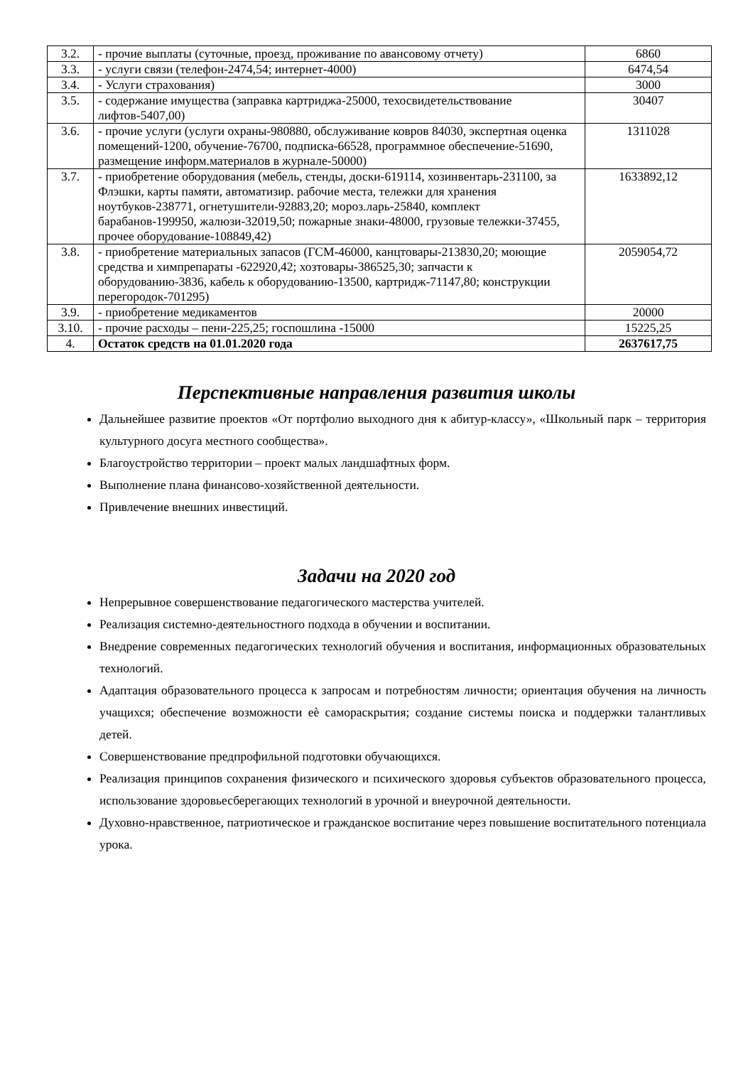| 3.2. | - прочие выплаты (суточные, проезд, проживание по авансовому отчету) | 6860 |
| 3.3. | - услуги связи (телефон-2474,54; интернет-4000) | 6474,54 |
| 3.4. | - Услуги страхования) | 3000 |
| 3.5. | - содержание имущества (заправка картриджа-25000, техосвидетельствование лифтов-5407,00) | 30407 |
| 3.6. | - прочие услуги (услуги охраны-980880, обслуживание ковров 84030, экспертная оценка помещений-1200, обучение-76700, подписка-66528, программное обеспечение-51690, размещение информ.материалов в журнале-50000) | 1311028 |
| 3.7. | - приобретение оборудования (мебель, стенды, доски-619114, хозинвентарь-231100, за Флэшки, карты памяти, автоматизир. рабочие места, тележки для хранения ноутбуков-238771, огнетушители-92883,20; мороз.ларь-25840, комплект барабанов-199950, жалюзи-32019,50; пожарные знаки-48000, грузовые тележки-37455, прочее оборудование-108849,42) | 1633892,12 |
| 3.8. | - приобретение материальных запасов (ГСМ-46000, канцтовары-213830,20; моющие средства и химпрепараты -622920,42; хозтовары-386525,30; запчасти к оборудованию-3836, кабель к оборудованию-13500, картридж-71147,80; конструкции перегородок-701295) | 2059054,72 |
| 3.9. | - приобретение медикаментов | 20000 |
| 3.10. | - прочие расходы – пени-225,25; госпошлина -15000 | 15225,25 |
| 4. | Остаток средств на 01.01.2020 года | 2637617,75 |
Перспективные направления развития школы
Дальнейшее развитие проектов «От портфолио выходного дня к абитур-классу», «Школьный парк – территория культурного досуга местного сообщества».
Благоустройство территории – проект малых ландшафтных форм.
Выполнение плана финансово-хозяйственной деятельности.
Привлечение внешних инвестиций.
Задачи на 2020 год
Непрерывное совершенствование педагогического мастерства учителей.
Реализация системно-деятельностного подхода в обучении и воспитании.
Внедрение современных педагогических технологий обучения и воспитания, информационных образовательных технологий.
Адаптация образовательного процесса к запросам и потребностям личности; ориентация обучения на личность учащихся; обеспечение возможности еѐ самораскрытия; создание системы поиска и поддержки талантливых детей.
Совершенствование предпрофильной подготовки обучающихся.
Реализация принципов сохранения физического и психического здоровья субъектов образовательного процесса, использование здоровьесберегающих технологий в урочной и внеурочной деятельности.
Духовно-нравственное, патриотическое и гражданское воспитание через повышение воспитательного потенциала урока.